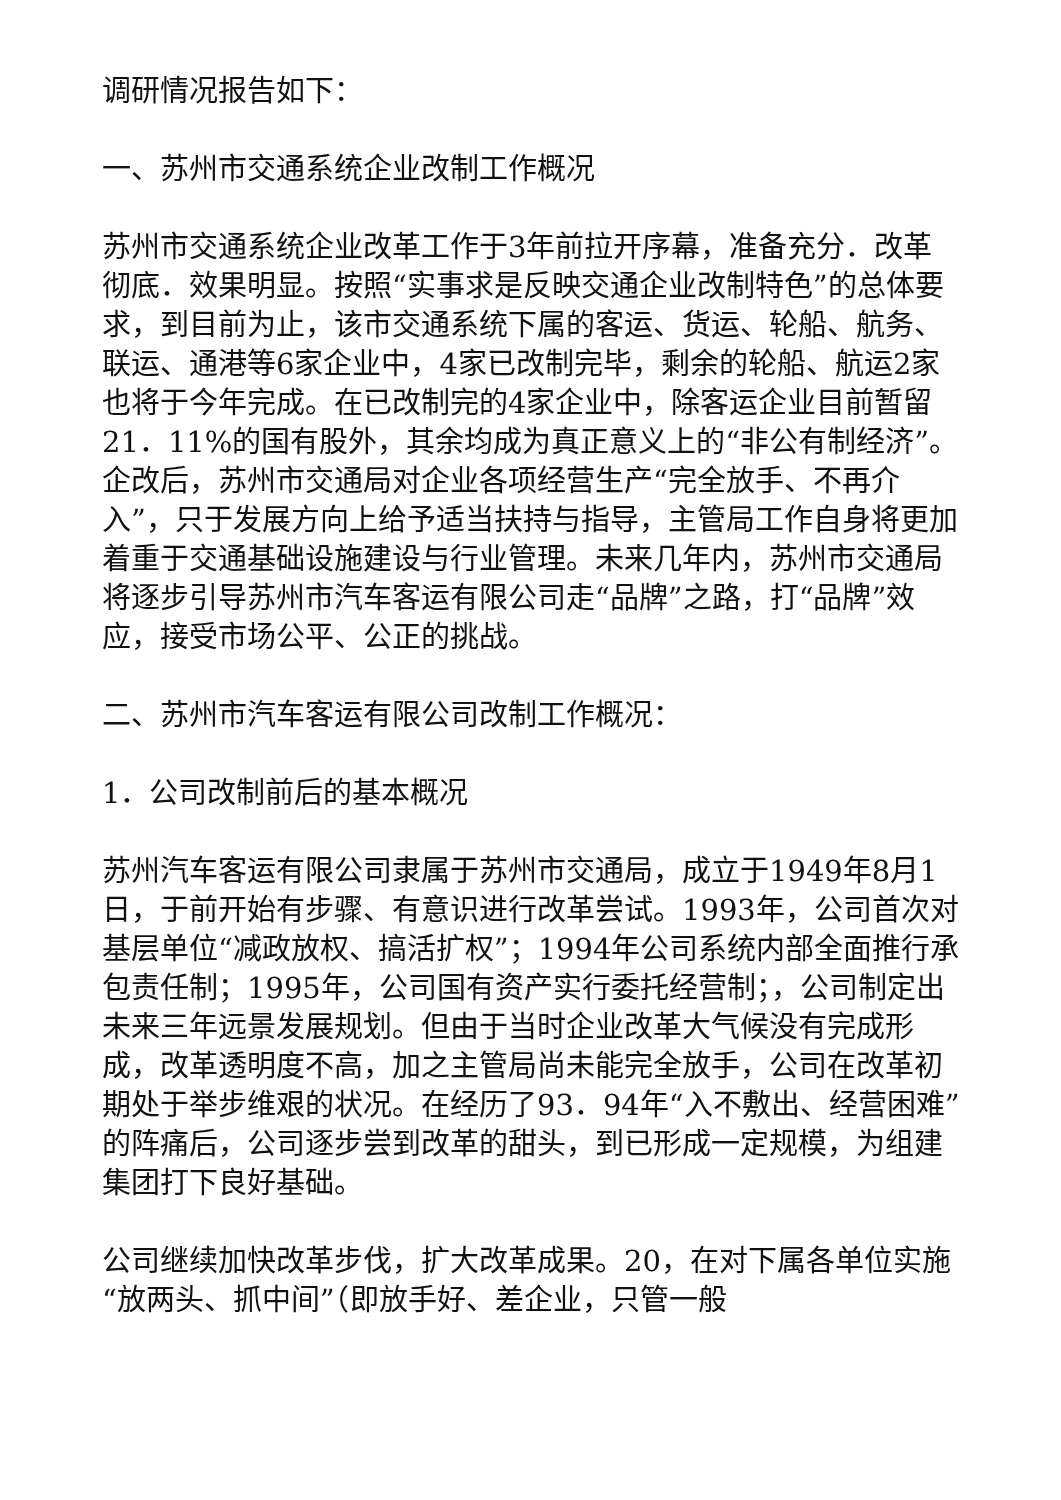调研情况报告如下：
一、苏州市交通系统企业改制工作概况
苏州市交通系统企业改革工作于3年前拉开序幕，准备充分．改革彻底．效果明显。按照“实事求是反映交通企业改制特色”的总体要求，到目前为止，该市交通系统下属的客运、货运、轮船、航务、联运、通港等6家企业中，4家已改制完毕，剩余的轮船、航运2家也将于今年完成。在已改制完的4家企业中，除客运企业目前暂留21．11%的国有股外，其余均成为真正意义上的“非公有制经济”。企改后，苏州市交通局对企业各项经营生产“完全放手、不再介入”，只于发展方向上给予适当扶持与指导，主管局工作自身将更加着重于交通基础设施建设与行业管理。未来几年内，苏州市交通局将逐步引导苏州市汽车客运有限公司走“品牌”之路，打“品牌”效应，接受市场公平、公正的挑战。
二、苏州市汽车客运有限公司改制工作概况：
1．公司改制前后的基本概况
苏州汽车客运有限公司隶属于苏州市交通局，成立于1949年8月1日，于前开始有步骤、有意识进行改革尝试。1993年，公司首次对基层单位“减政放权、搞活扩权”；1994年公司系统内部全面推行承包责任制；1995年，公司国有资产实行委托经营制；，公司制定出未来三年远景发展规划。但由于当时企业改革大气候没有完成形成，改革透明度不高，加之主管局尚未能完全放手，公司在改革初期处于举步维艰的状况。在经历了93．94年“入不敷出、经营困难”的阵痛后，公司逐步尝到改革的甜头，到已形成一定规模，为组建集团打下良好基础。
公司继续加快改革步伐，扩大改革成果。20，在对下属各单位实施“放两头、抓中间”（即放手好、差企业，只管一般